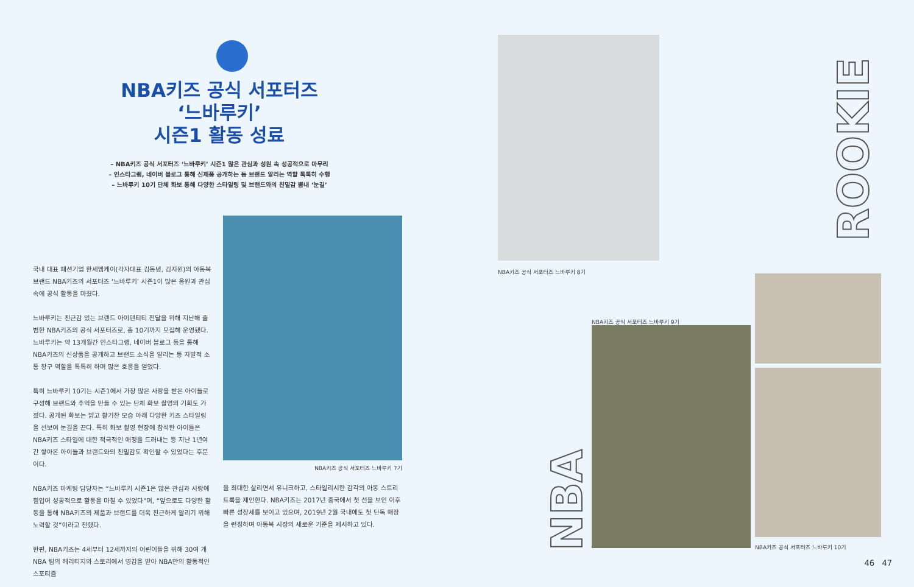NBA키즈 공식 서포터즈
‘느바루키’
시즌1 활동 성료
– NBA키즈 공식 서포터즈 ‘느바루키’ 시즌1 많은 관심과 성원 속 성공적으로 마무리
– 인스타그램, 네이버 블로그 통해 신제품 공개하는 등 브랜드 알리는 역할 톡톡히 수행
– 느바루키 10기 단체 화보 통해 다양한 스타일링 및 브랜드와의 친밀감 뽐내 ‘눈길’
국내 대표 패션기업 한세엠케이(각자대표 김동녕, 김지원)의 아동복 브랜드 NBA키즈의 서포터즈 ‘느바루키’ 시즌1이 많은 응원과 관심 속에 공식 활동을 마쳤다.
느바루키는 친근감 있는 브랜드 아이덴티티 전달을 위해 지난해 출범한 NBA키즈의 공식 서포터즈로, 총 10기까지 모집해 운영됐다. 느바루키는 약 13개월간 인스타그램, 네이버 블로그 등을 통해 NBA키즈의 신상품을 공개하고 브랜드 소식을 알리는 등 자발적 소통 창구 역할을 톡톡히 하며 많은 호응을 얻었다.
특히 느바루키 10기는 시즌1에서 가장 많은 사랑을 받은 아이들로 구성해 브랜드와 추억을 만들 수 있는 단체 화보 촬영의 기회도 가졌다. 공개된 화보는 밝고 활기찬 모습 아래 다양한 키즈 스타일링을 선보여 눈길을 끈다. 특히 화보 촬영 현장에 참석한 아이들은 NBA키즈 스타일에 대한 적극적인 애정을 드러내는 등 지난 1년여간 쌓아온 아이들과 브랜드와의 친밀감도 확인할 수 있었다는 후문이다.
NBA키즈 마케팅 담당자는 “느바루키 시즌1은 많은 관심과 사랑에 힘입어 성공적으로 활동을 마칠 수 있었다”며, “앞으로도 다양한 활동을 통해 NBA키즈의 제품과 브랜드를 더욱 친근하게 알리기 위해 노력할 것”이라고 전했다.
한편, NBA키즈는 4세부터 12세까지의 어린이들을 위해 30여 개 NBA 팀의 헤리티지와 스토리에서 영감을 받아 NBA만의 활동적인 스포티즘
NBA키즈 공식 서포터즈 느바루키 7기
을 최대한 살리면서 유니크하고, 스타일리시한 감각의 아동 스트리트룩을 제안한다. NBA키즈는 2017년 중국에서 첫 선을 보인 이후 빠른 성장세를 보이고 있으며, 2019년 2월 국내에도 첫 단독 매장을 런칭하며 아동복 시장의 새로운 기준을 제시하고 있다.
NBA키즈 공식 서포터즈 느바루키 8기
NBA키즈 공식 서포터즈 느바루키 9기
NBA키즈 공식 서포터즈 느바루키 10기
ROOKIE
NBA
46 47